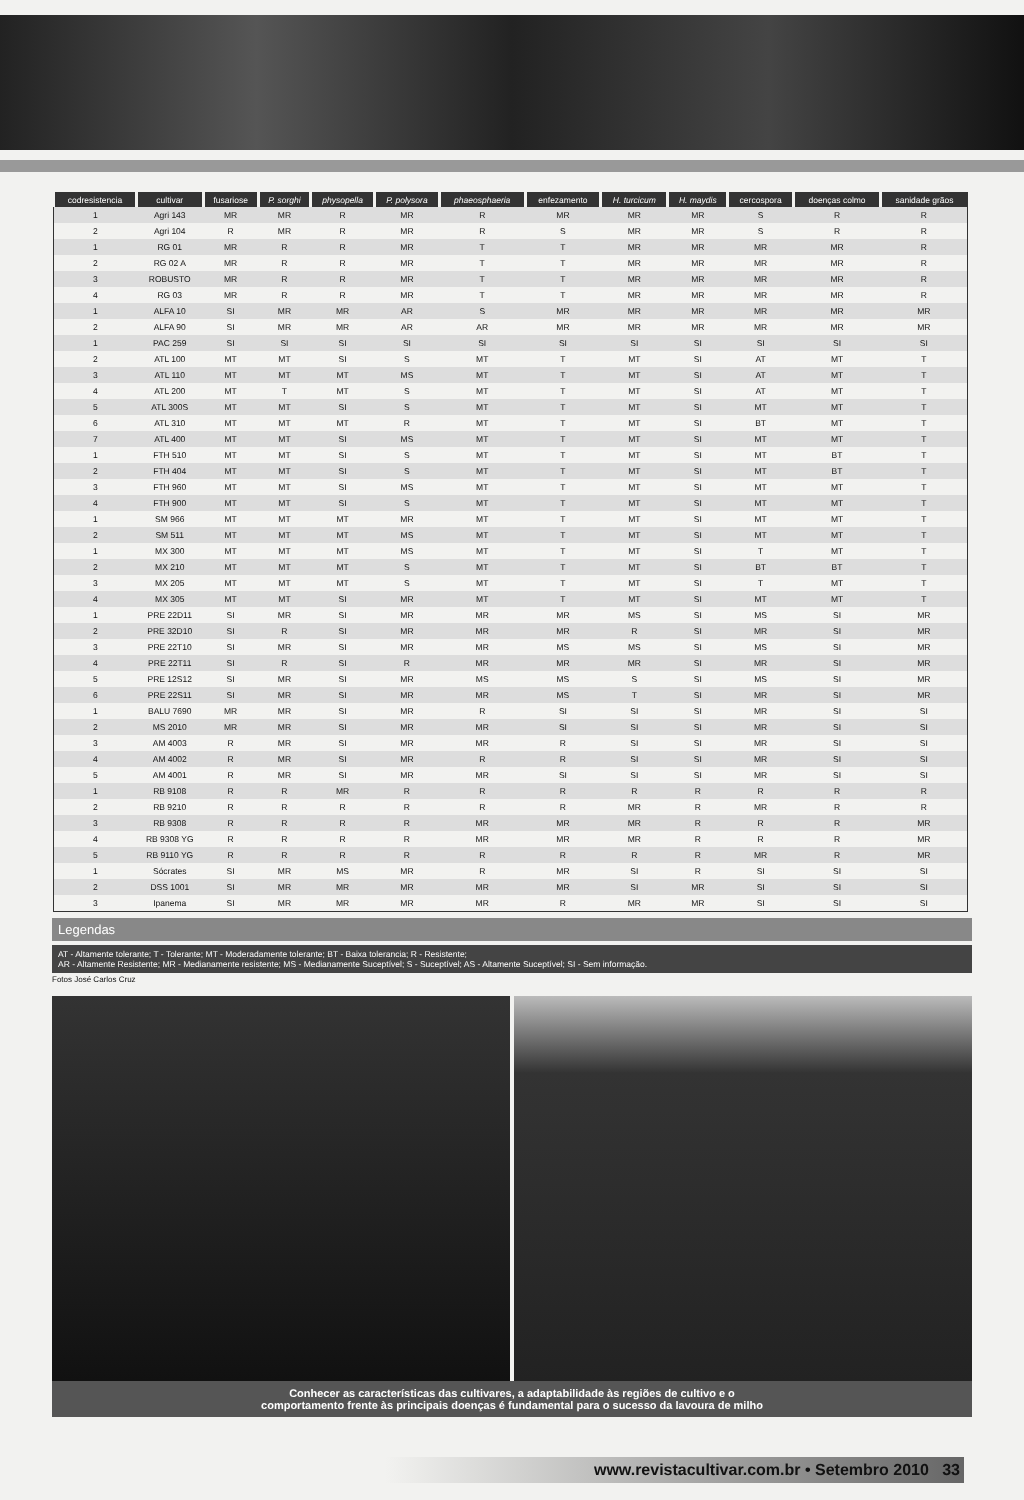| codresistencia | cultivar | fusariose | P. sorghi | physopella | P. polysora | phaeosphaeria | enfezamento | H. turcicum | H. maydis | cercospora | doenças colmo | sanidade grãos |
| --- | --- | --- | --- | --- | --- | --- | --- | --- | --- | --- | --- | --- |
| 1 | Agri 143 | MR | MR | R | MR | R | MR | MR | MR | S | R | R |
| 2 | Agri 104 | R | MR | R | MR | R | S | MR | MR | S | R | R |
| 1 | RG 01 | MR | R | R | MR | T | T | MR | MR | MR | MR | R |
| 2 | RG 02 A | MR | R | R | MR | T | T | MR | MR | MR | MR | R |
| 3 | ROBUSTO | MR | R | R | MR | T | T | MR | MR | MR | MR | R |
| 4 | RG 03 | MR | R | R | MR | T | T | MR | MR | MR | MR | R |
| 1 | ALFA 10 | SI | MR | MR | AR | S | MR | MR | MR | MR | MR | MR |
| 2 | ALFA 90 | SI | MR | MR | AR | AR | MR | MR | MR | MR | MR | MR |
| 1 | PAC 259 | SI | SI | SI | SI | SI | SI | SI | SI | SI | SI | SI |
| 2 | ATL 100 | MT | MT | SI | S | MT | T | MT | SI | AT | MT | T |
| 3 | ATL 110 | MT | MT | MT | MS | MT | T | MT | SI | AT | MT | T |
| 4 | ATL 200 | MT | T | MT | S | MT | T | MT | SI | AT | MT | T |
| 5 | ATL 300S | MT | MT | SI | S | MT | T | MT | SI | MT | MT | T |
| 6 | ATL 310 | MT | MT | MT | R | MT | T | MT | SI | BT | MT | T |
| 7 | ATL 400 | MT | MT | SI | MS | MT | T | MT | SI | MT | MT | T |
| 1 | FTH 510 | MT | MT | SI | S | MT | T | MT | SI | MT | BT | T |
| 2 | FTH 404 | MT | MT | SI | S | MT | T | MT | SI | MT | BT | T |
| 3 | FTH 960 | MT | MT | SI | MS | MT | T | MT | SI | MT | MT | T |
| 4 | FTH 900 | MT | MT | SI | S | MT | T | MT | SI | MT | MT | T |
| 1 | SM 966 | MT | MT | MT | MR | MT | T | MT | SI | MT | MT | T |
| 2 | SM 511 | MT | MT | MT | MS | MT | T | MT | SI | MT | MT | T |
| 1 | MX 300 | MT | MT | MT | MS | MT | T | MT | SI | T | MT | T |
| 2 | MX 210 | MT | MT | MT | S | MT | T | MT | SI | BT | BT | T |
| 3 | MX 205 | MT | MT | MT | S | MT | T | MT | SI | T | MT | T |
| 4 | MX 305 | MT | MT | SI | MR | MT | T | MT | SI | MT | MT | T |
| 1 | PRE 22D11 | SI | MR | SI | MR | MR | MR | MS | SI | MS | SI | MR |
| 2 | PRE 32D10 | SI | R | SI | MR | MR | MR | R | SI | MR | SI | MR |
| 3 | PRE 22T10 | SI | MR | SI | MR | MR | MS | MS | SI | MS | SI | MR |
| 4 | PRE 22T11 | SI | R | SI | R | MR | MR | MR | SI | MR | SI | MR |
| 5 | PRE 12S12 | SI | MR | SI | MR | MS | MS | S | SI | MS | SI | MR |
| 6 | PRE 22S11 | SI | MR | SI | MR | MR | MS | T | SI | MR | SI | MR |
| 1 | BALU 7690 | MR | MR | SI | MR | R | SI | SI | SI | MR | SI | SI |
| 2 | MS 2010 | MR | MR | SI | MR | MR | SI | SI | SI | MR | SI | SI |
| 3 | AM 4003 | R | MR | SI | MR | MR | R | SI | SI | MR | SI | SI |
| 4 | AM 4002 | R | MR | SI | MR | R | R | SI | SI | MR | SI | SI |
| 5 | AM 4001 | R | MR | SI | MR | MR | SI | SI | SI | MR | SI | SI |
| 1 | RB 9108 | R | R | MR | R | R | R | R | R | R | R | R |
| 2 | RB 9210 | R | R | R | R | R | R | MR | R | MR | R | R |
| 3 | RB 9308 | R | R | R | R | MR | MR | MR | R | R | R | MR |
| 4 | RB 9308 YG | R | R | R | R | MR | MR | MR | R | R | R | MR |
| 5 | RB 9110 YG | R | R | R | R | R | R | R | R | MR | R | MR |
| 1 | Sócrates | SI | MR | MS | MR | R | MR | SI | R | SI | SI | SI |
| 2 | DSS 1001 | SI | MR | MR | MR | MR | MR | SI | MR | SI | SI | SI |
| 3 | Ipanema | SI | MR | MR | MR | MR | R | MR | MR | SI | SI | SI |
Legendas
AT - Altamente tolerante; T - Tolerante; MT - Moderadamente tolerante; BT - Baixa tolerancia; R - Resistente;
AR - Altamente Resistente; MR - Medianamente resistente; MS - Medianamente Suceptível; S - Suceptível; AS - Altamente Suceptível; SI - Sem informação.
Fotos José Carlos Cruz
Conhecer as características das cultivares, a adaptabilidade às regiões de cultivo e o
comportamento frente às principais doenças é fundamental para o sucesso da lavoura de milho
www.revistacultivar.com.br • Setembro 2010 33